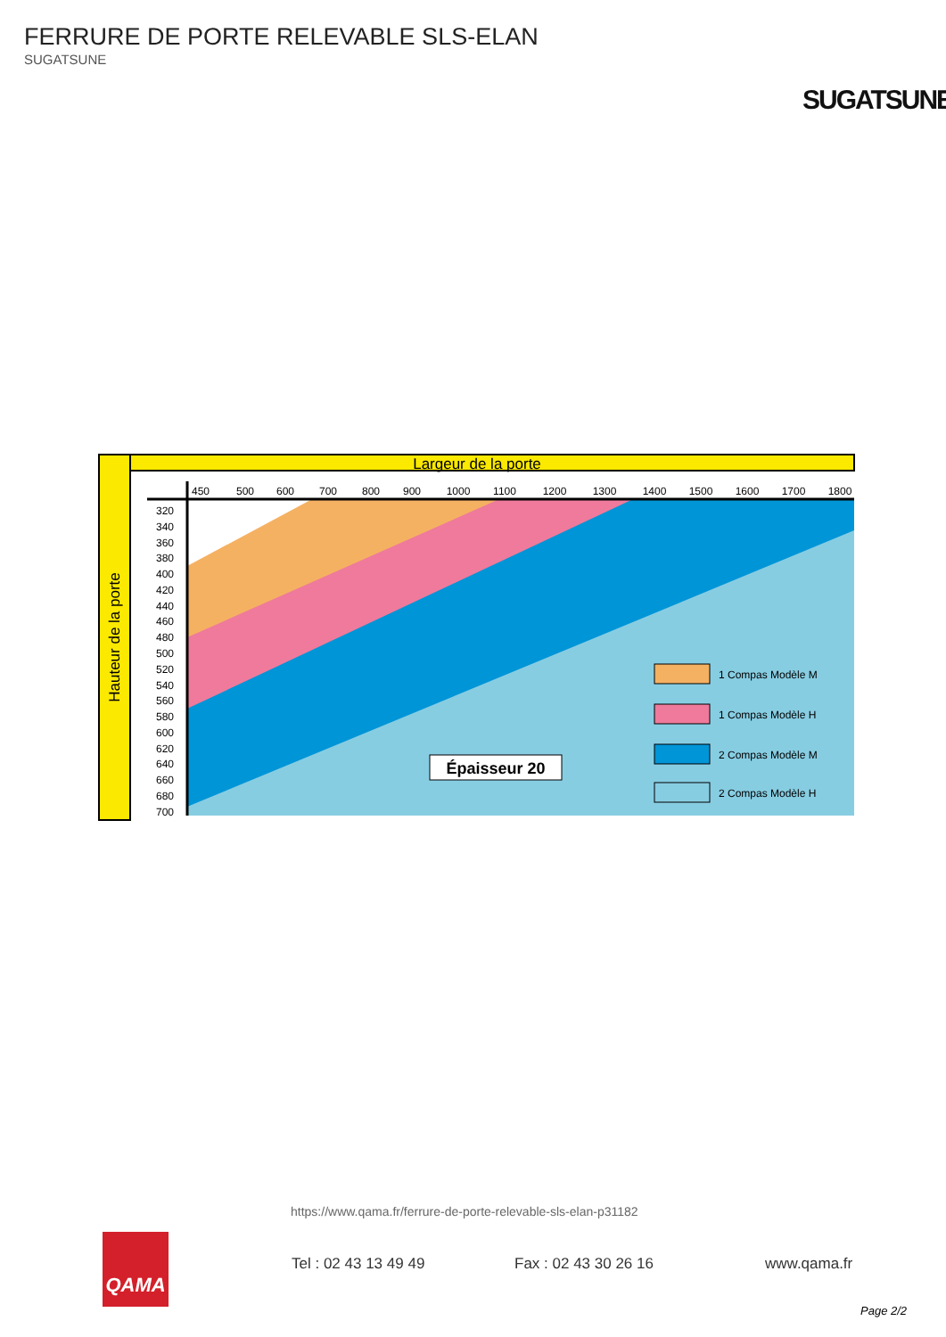FERRURE DE PORTE RELEVABLE SLS-ELAN
SUGATSUNE
SUGATSUNE
Largeur de la porte
Hauteur de la porte
450
500
600
700
800
900
1000
1100
1200
1300
1400
1500
1600
1700
1800
320
340
360
380
400
420
440
460
480
500
520
540
560
580
600
620
640
660
680
700
Épaisseur 20
1 Compas Modèle M
1 Compas Modèle H
2 Compas Modèle M
2 Compas Modèle H
https://www.qama.fr/ferrure-de-porte-relevable-sls-elan-p31182
QAMA
Tel : 02 43 13 49 49 Fax : 02 43 30 26 16 www.qama.fr
Page 2/2